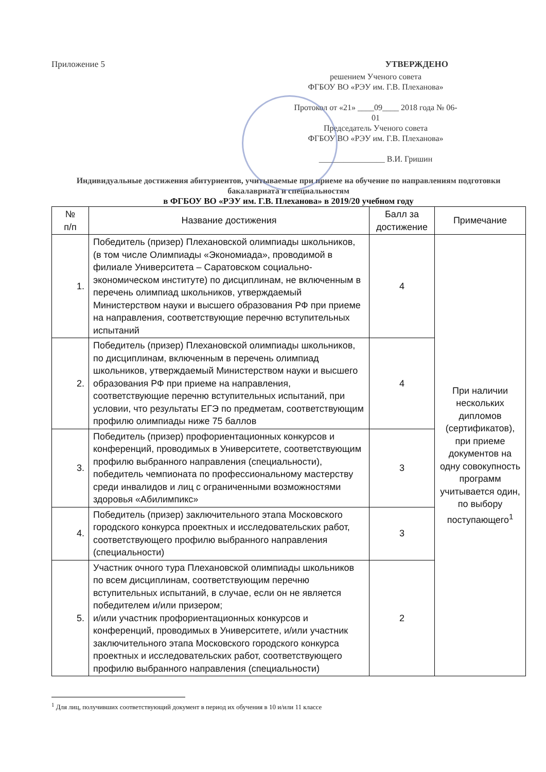Приложение 5 УТВЕРЖДЕНО
решением Ученого совета
ФГБОУ ВО «РЭУ им. Г.В. Плеханова»
Протокол от «21» ____09____ 2018 года № 06-01
Председатель Ученого совета
ФГБОУ ВО «РЭУ им. Г.В. Плеханова»
________________ В.И. Гришин
Индивидуальные достижения абитуриентов, учитываемые при приеме на обучение по направлениям подготовки бакалавриата и специальностям
в ФГБОУ ВО «РЭУ им. Г.В. Плеханова» в 2019/20 учебном году
| № п/п | Название достижения | Балл за достижение | Примечание |
| --- | --- | --- | --- |
| 1. | Победитель (призер) Плехановской олимпиады школьников, (в том числе Олимпиады «Экономиада», проводимой в филиале Университета – Саратовском социально-экономическом институте) по дисциплинам, не включенным в перечень олимпиад школьников, утверждаемый Министерством науки и высшего образования РФ при приеме на направления, соответствующие перечню вступительных испытаний | 4 | При наличии нескольких дипломов (сертификатов), при приеме документов на одну совокупность программ учитывается один, по выбору поступающего<sup>1</sup> |
| 2. | Победитель (призер) Плехановской олимпиады школьников, по дисциплинам, включенным в перечень олимпиад школьников, утверждаемый Министерством науки и высшего образования РФ при приеме на направления, соответствующие перечню вступительных испытаний, при условии, что результаты ЕГЭ по предметам, соответствующим профилю олимпиады ниже 75 баллов | 4 | |
| 3. | Победитель (призер) профориентационных конкурсов и конференций, проводимых в Университете, соответствующим профилю выбранного направления (специальности), победитель чемпионата по профессиональному мастерству среди инвалидов и лиц с ограниченными возможностями здоровья «Абилимпикс» | 3 | |
| 4. | Победитель (призер) заключительного этапа Московского городского конкурса проектных и исследовательских работ, соответствующего профилю выбранного направления (специальности) | 3 | |
| 5. | Участник очного тура Плехановской олимпиады школьников по всем дисциплинам, соответствующим перечню вступительных испытаний, в случае, если он не является победителем и/или призером; и/или участник профориентационных конкурсов и конференций, проводимых в Университете, и/или участник заключительного этапа Московского городского конкурса проектных и исследовательских работ, соответствующего профилю выбранного направления (специальности) | 2 | |
<sup>1</sup> Для лиц, получивших соответствующий документ в период их обучения в 10 и/или 11 классе